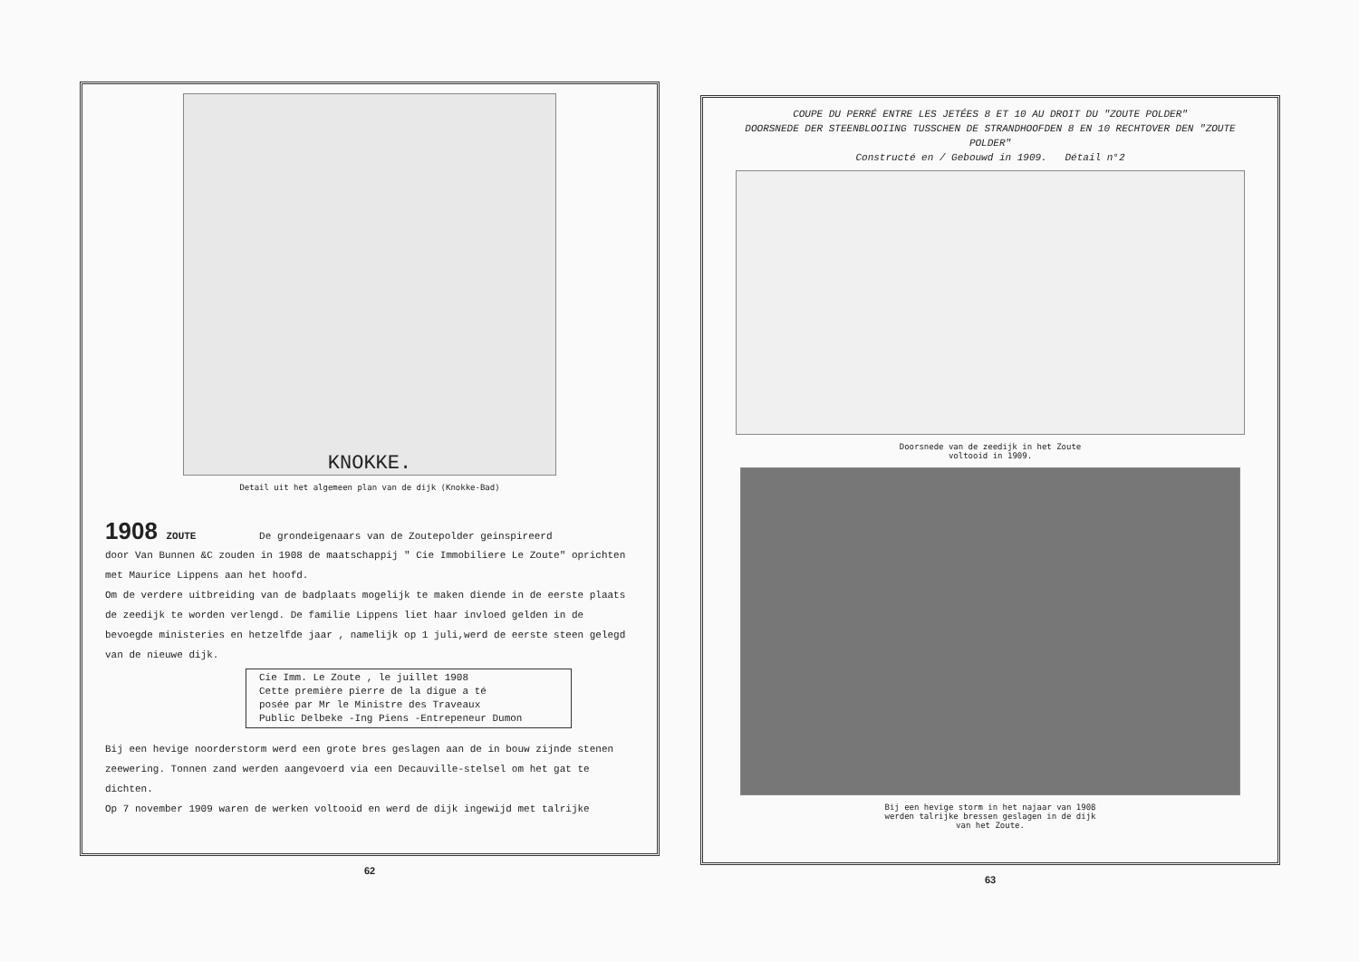KNOKKE.
Detail uit het algemeen plan van de dijk (Knokke-Bad)
1908
ZOUTE De grondeigenaars van de Zoutepolder geinspireerd
door Van Bunnen &C zouden in 1908 de maatschappij " Cie Immobiliere Le Zoute" oprichten met Maurice Lippens aan het hoofd.
Om de verdere uitbreiding van de badplaats mogelijk te maken diende in de eerste plaats de zeedijk te worden verlengd. De familie Lippens liet haar invloed gelden in de bevoegde ministeries en hetzelfde jaar , namelijk op 1 juli,werd de eerste steen gelegd van de nieuwe dijk.
Cie Imm. Le Zoute , le juillet 1908
Cette première pierre de la digue a té
posée par Mr le Ministre des Traveaux
Public Delbeke -Ing Piens -Entrepeneur Dumon
Bij een hevige noorderstorm werd een grote bres geslagen aan de in bouw zijnde stenen zeewering. Tonnen zand werden aangevoerd via een Decauville-stelsel om het gat te dichten.
Op 7 november 1909 waren de werken voltooid en werd de dijk ingewijd met talrijke
62
COUPE DU PERRÉ ENTRE LES JETÉES 8 ET 10 AU DROIT DU "ZOUTE POLDER"
DOORSNEDE DER STEENBLOOIING TUSSCHEN DE STRANDHOOFDEN 8 EN 10 RECHTOVER DEN "ZOUTE POLDER"
Constructé en / Gebouwd in 1909. Détail n°2
Doorsnede van de zeedijk in het Zoute
voltooid in 1909.
Bij een hevige storm in het najaar van 1908
werden talrijke bressen geslagen in de dijk
van het Zoute.
63